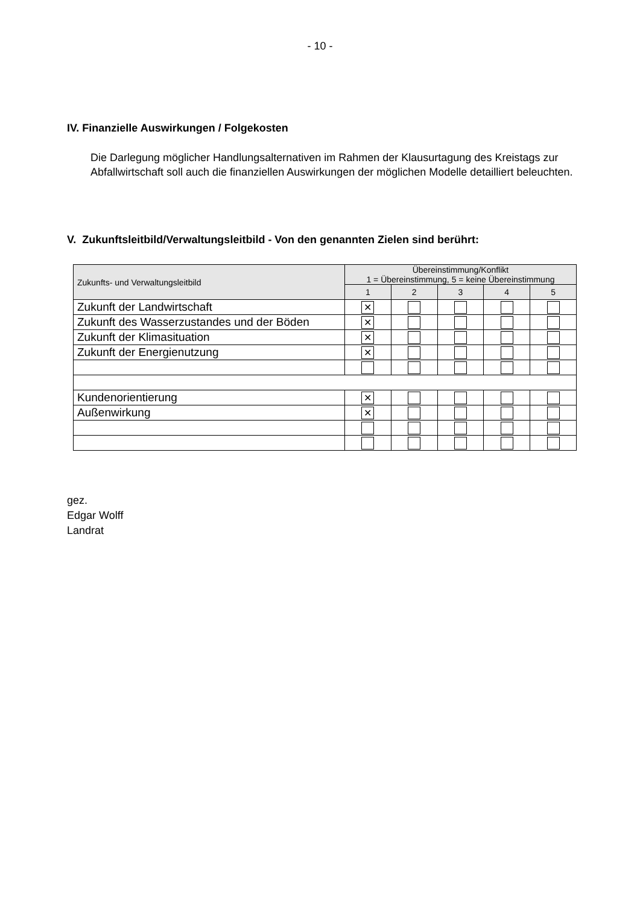- 10 -
IV. Finanzielle Auswirkungen / Folgekosten
Die Darlegung möglicher Handlungsalternativen im Rahmen der Klausurtagung des Kreistags zur Abfallwirtschaft soll auch die finanziellen Auswirkungen der möglichen Modelle detailliert beleuchten.
V. Zukunftsleitbild/Verwaltungsleitbild - Von den genannten Zielen sind berührt:
| Zukunfts- und Verwaltungsleitbild | Übereinstimmung/Konflikt 1 = Übereinstimmung, 5 = keine Übereinstimmung | | | | |
| --- | --- | --- | --- | --- | --- |
| | 1 | 2 | 3 | 4 | 5 |
| Zukunft der Landwirtschaft | ✕ | | | | |
| Zukunft des Wasserzustandes und der Böden | ✕ | | | | |
| Zukunft der Klimasituation | ✕ | | | | |
| Zukunft der Energienutzung | ✕ | | | | |
| Kundenorientierung | ✕ | | | | |
| Außenwirkung | ✕ | | | | |
gez.
Edgar Wolff
Landrat